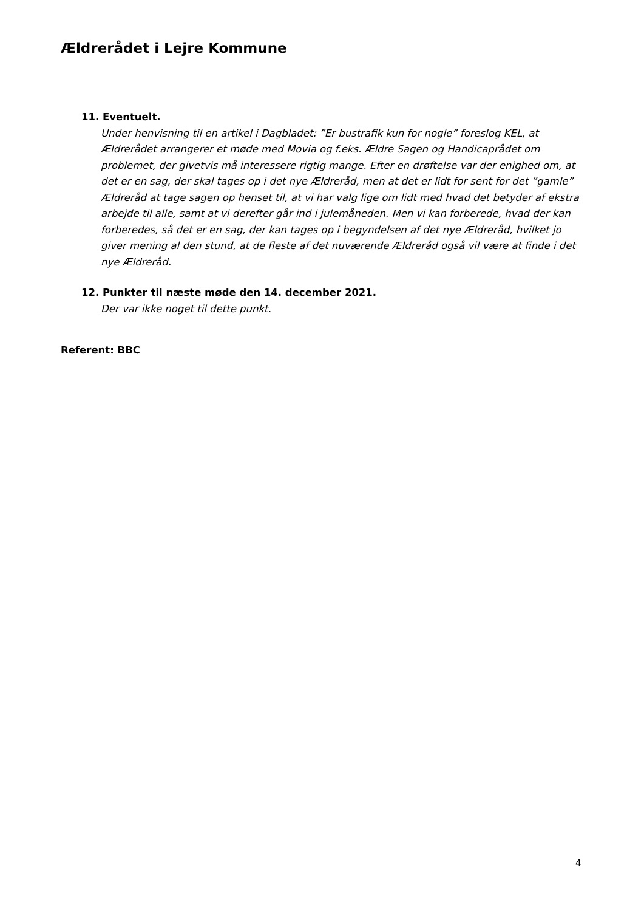Ældrerådet i Lejre Kommune
11. Eventuelt.
Under henvisning til en artikel i Dagbladet: ”Er bustrafik kun for nogle” foreslog KEL, at Ældrerådet arrangerer et møde med Movia og f.eks. Ældre Sagen og Handicaprådet om problemet, der givetvis må interessere rigtig mange. Efter en drøftelse var der enighed om, at det er en sag, der skal tages op i det nye Ældreråd, men at det er lidt for sent for det ”gamle” Ældreråd at tage sagen op henset til, at vi har valg lige om lidt med hvad det betyder af ekstra arbejde til alle, samt at vi derefter går ind i julemåneden. Men vi kan forberede, hvad der kan forberedes, så det er en sag, der kan tages op i begyndelsen af det nye Ældreråd, hvilket jo giver mening al den stund, at de fleste af det nuværende Ældreråd også vil være at finde i det nye Ældreråd.
12. Punkter til næste møde den 14. december 2021.
Der var ikke noget til dette punkt.
Referent: BBC
4